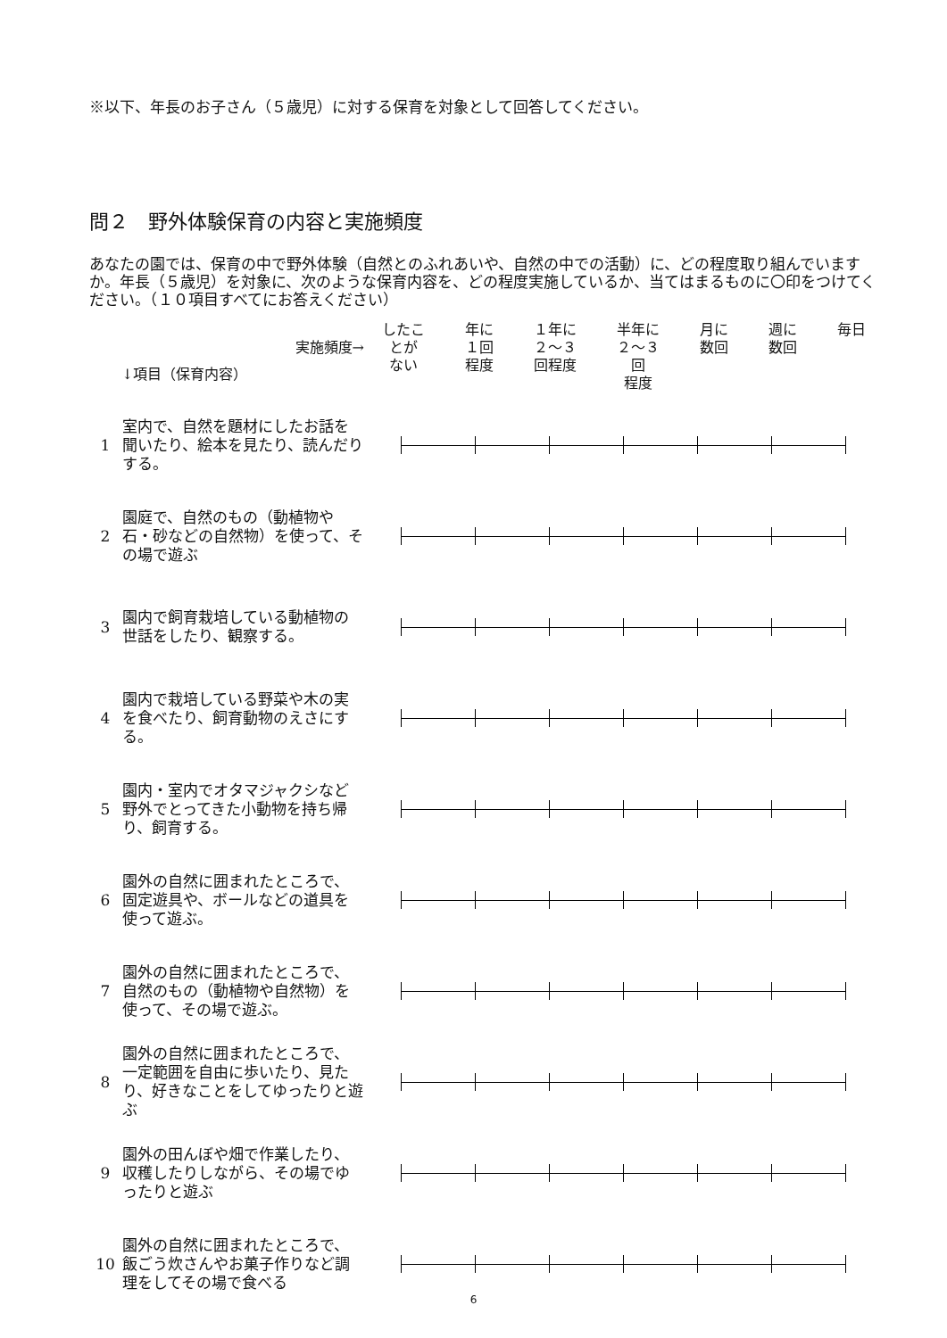※以下、年長のお子さん（５歳児）に対する保育を対象として回答してください。
問２　野外体験保育の内容と実施頻度
あなたの園では、保育の中で野外体験（自然とのふれあいや、自然の中での活動）に、どの程度取り組んでいますか。年長（５歳児）を対象に、次のような保育内容を、どの程度実施しているか、当てはまるものに〇印をつけてください。（１０項目すべてにお答えください）
| | ↓項目（保育内容） 実施頻度→ | したこ とが ない 年に １回 程度 １年に ２～３ 回程度 半年に ２～３ 回 程度 月に 数回 週に 数回 毎日 |
| --- | --- | --- |
| 1 | 室内で、自然を題材にしたお話を聞いたり、絵本を見たり、読んだりする。 | |
| 2 | 園庭で、自然のもの（動植物や石・砂などの自然物）を使って、その場で遊ぶ | |
| 3 | 園内で飼育栽培している動植物の世話をしたり、観察する。 | |
| 4 | 園内で栽培している野菜や木の実を食べたり、飼育動物のえさにする。 | |
| 5 | 園内・室内でオタマジャクシなど野外でとってきた小動物を持ち帰り、飼育する。 | |
| 6 | 園外の自然に囲まれたところで、固定遊具や、ボールなどの道具を使って遊ぶ。 | |
| 7 | 園外の自然に囲まれたところで、自然のもの（動植物や自然物）を使って、その場で遊ぶ。 | |
| 8 | 園外の自然に囲まれたところで、一定範囲を自由に歩いたり、見たり、好きなことをしてゆったりと遊ぶ | |
| 9 | 園外の田んぼや畑で作業したり、収穫したりしながら、その場でゆったりと遊ぶ | |
| 10 | 園外の自然に囲まれたところで、飯ごう炊さんやお菓子作りなど調理をしてその場で食べる | |
6